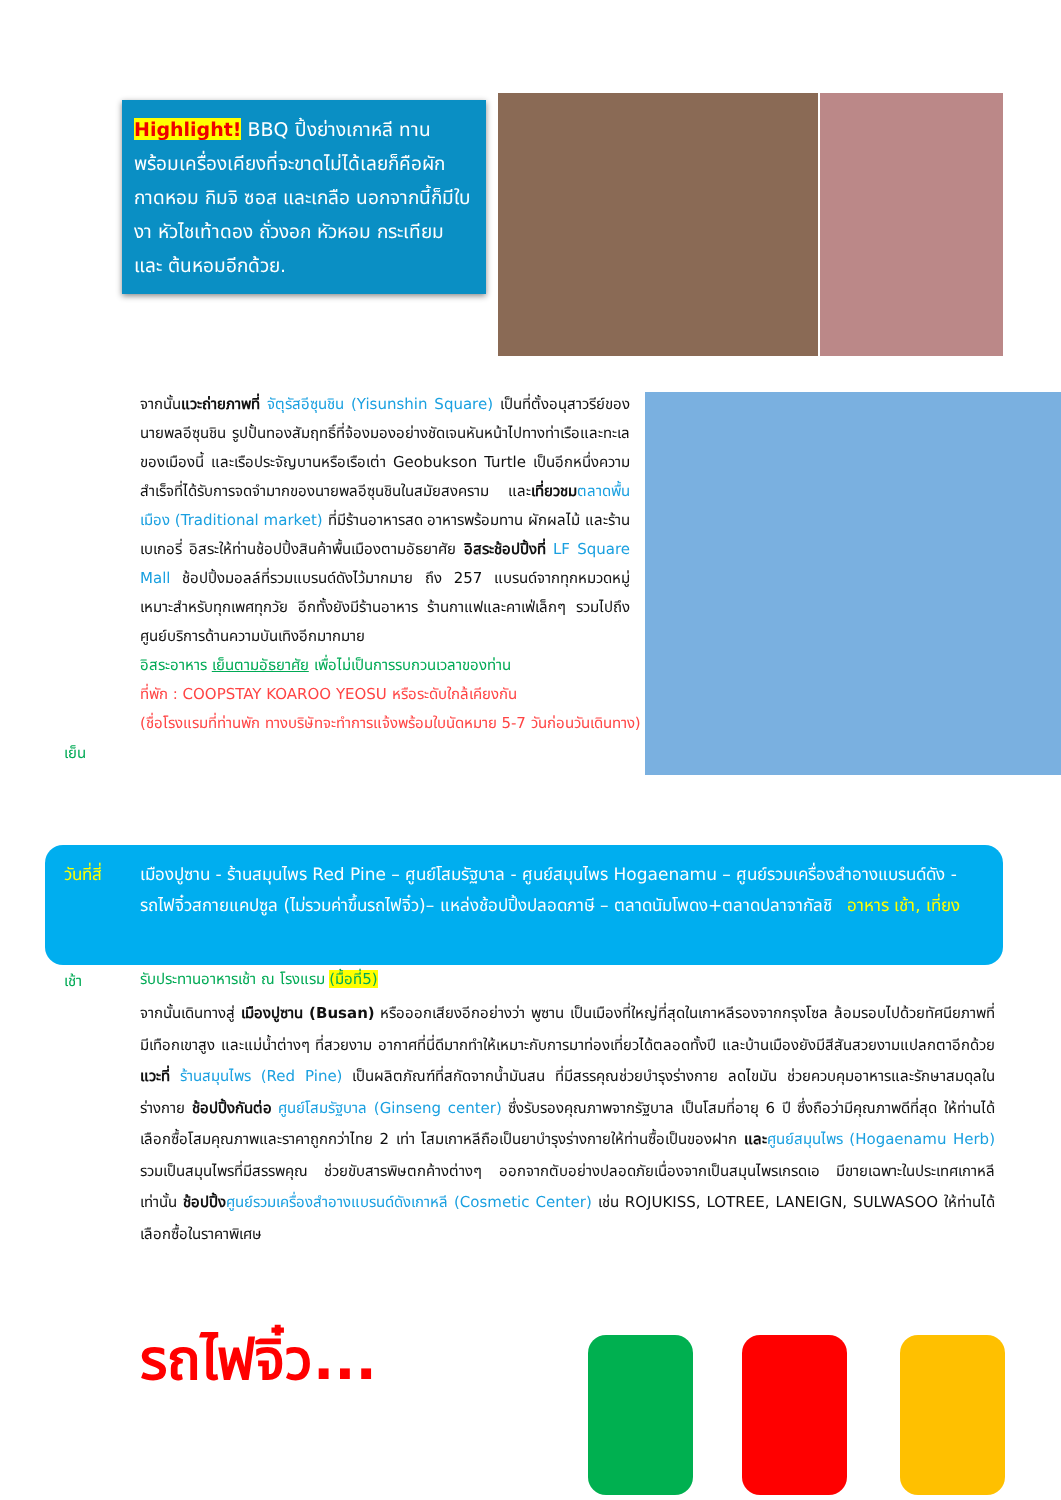Highlight! BBQ ปิ้งย่างเกาหลี ทานพร้อมเครื่องเคียงที่จะขาดไม่ได้เลยก็คือผักกาดหอม กิมจิ ซอส และเกลือ นอกจากนี้ก็มีใบงา หัวไชเท้าดอง ถั่วงอก หัวหอม กระเทียม และ ต้นหอมอีกด้วย.
จากนั้นแวะถ่ายภาพที่ จัตุรัสอีซุนชิน (Yisunshin Square) เป็นที่ตั้งอนุสาวรีย์ของนายพลอีซุนชิน รูปปั้นทองสัมฤทธิ์ที่จ้องมองอย่างชัดเจนหันหน้าไปทางท่าเรือและทะเลของเมืองนี้ และเรือประจัญบานหรือเรือเต่า Geobukson Turtle เป็นอีกหนึ่งความสำเร็จที่ได้รับการจดจำมากของนายพลอีซุนชินในสมัยสงคราม และเที่ยวชม ตลาดพื้นเมือง (Traditional market) ที่มีร้านอาหารสด อาหารพร้อมทาน ผักผลไม้ และร้านเบเกอรี่ อิสระให้ท่านช้อปปิ้งสินค้าพื้นเมืองตามอัธยาศัย อิสระช้อปปิ้งที่ LF Square Mall ช้อปปิ้งมอลล์ที่รวมแบรนด์ดังไว้มากมาย ถึง 257 แบรนด์จากทุกหมวดหมู่เหมาะสำหรับทุกเพศทุกวัย อีกทั้งยังมีร้านอาหาร ร้านกาแฟและคาเฟ่เล็กๆ รวมไปถึงศูนย์บริการด้านความบันเทิงอีกมากมาย
อิสระอาหาร เย็นตามอัธยาศัย เพื่อไม่เป็นการรบกวนเวลาของท่าน
ที่พัก : COOPSTAY KOAROO YEOSU หรือระดับใกล้เคียงกัน
(ชื่อโรงแรมที่ท่านพัก ทางบริษัทจะทำการแจ้งพร้อมใบนัดหมาย 5-7 วันก่อนวันเดินทาง)
เย็น
วันที่สี่
เมืองปูซาน - ร้านสมุนไพร Red Pine – ศูนย์โสมรัฐบาล - ศูนย์สมุนไพร Hogaenamu – ศูนย์รวมเครื่องสำอางแบรนด์ดัง - รถไฟจิ๋วสกายแคปซูล (ไม่รวมค่าขึ้นรถไฟจิ๋ว)– แหล่งช้อปปิ้งปลอดภาษี – ตลาดนัมโพดง+ตลาดปลาจากัลชิ อาหาร เช้า, เที่ยง
เช้า
รับประทานอาหารเช้า ณ โรงแรม (มื้อที่5)
จากนั้นเดินทางสู่ เมืองปูซาน (Busan) หรือออกเสียงอีกอย่างว่า พูซาน เป็นเมืองที่ใหญ่ที่สุดในเกาหลีรองจากกรุงโซล ล้อมรอบไปด้วยทัศนียภาพที่มีเทือกเขาสูง และแม่น้ำต่างๆ ที่สวยงาม อากาศที่นี่ดีมากทำให้เหมาะกับการมาท่องเที่ยวได้ตลอดทั้งปี และบ้านเมืองยังมีสีสันสวยงามแปลกตาอีกด้วย แวะที่ ร้านสมุนไพร (Red Pine) เป็นผลิตภัณฑ์ที่สกัดจากน้ำมันสน ที่มีสรรคุณช่วยบำรุงร่างกาย ลดไขมัน ช่วยควบคุมอาหารและรักษาสมดุลในร่างกาย ช้อปปิ้งกันต่อ ศูนย์โสมรัฐบาล (Ginseng center) ซึ่งรับรองคุณภาพจากรัฐบาล เป็นโสมที่อายุ 6 ปี ซึ่งถือว่ามีคุณภาพดีที่สุด ให้ท่านได้เลือกซื้อโสมคุณภาพและราคาถูกกว่าไทย 2 เท่า โสมเกาหลีถือเป็นยาบำรุงร่างกายให้ท่านซื้อเป็นของฝาก และ ศูนย์สมุนไพร (Hogaenamu Herb) รวมเป็นสมุนไพรที่มีสรรพคุณ ช่วยขับสารพิษตกค้างต่างๆ ออกจากตับอย่างปลอดภัยเนื่องจากเป็นสมุนไพรเกรดเอ มีขายเฉพาะในประเทศเกาหลีเท่านั้น ช้อปปิ้ง ศูนย์รวมเครื่องสำอางแบรนด์ดังเกาหลี (Cosmetic Center) เช่น ROJUKISS, LOTREE, LANEIGN, SULWASOO ให้ท่านได้เลือกซื้อในราคาพิเศษ
รถไฟจิ๋ว...